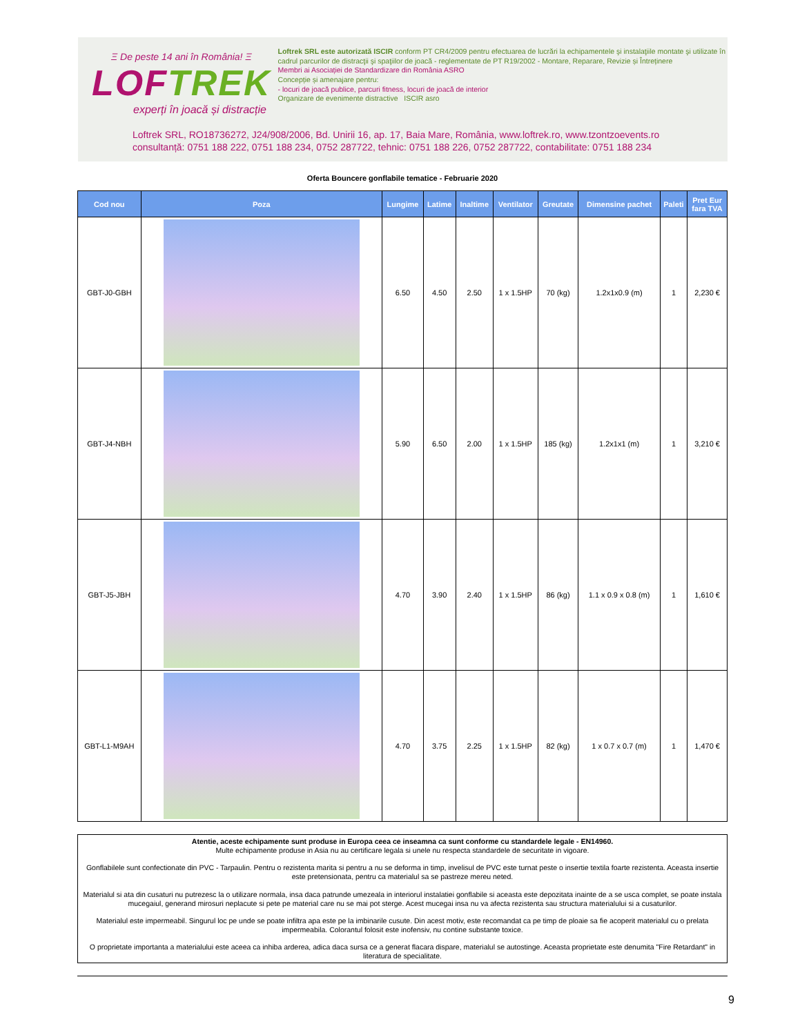Ξ De peste 14 ani în România! Ξ
LOFTREK
experți în joacă și distracție
Loftrek SRL este autorizată ISCIR conform PT CR4/2009 pentru efectuarea de lucrări la echipamentele şi instalaţiile montate şi utilizate în cadrul parcurilor de distracţii şi spaţiilor de joacă - reglementate de PT R19/2002 - Montare, Reparare, Revizie și Întreținere
Membri ai Asociației de Standardizare din România ASRO
Concepție și amenajare pentru:
- locuri de joacă publice, parcuri fitness, locuri de joacă de interior
Organizare de evenimente distractive ISCIR asro
Loftrek SRL, RO18736272, J24/908/2006, Bd. Unirii 16, ap. 17, Baia Mare, România, www.loftrek.ro, www.tzontzoevents.ro
consultanță: 0751 188 222, 0751 188 234, 0752 287722, tehnic: 0751 188 226, 0752 287722, contabilitate: 0751 188 234
Oferta Bouncere gonflabile tematice - Februarie 2020
| Cod nou | Poza | Lungime | Latime | Inaltime | Ventilator | Greutate | Dimensine pachet | Paleti | Pret Eur fara TVA |
| --- | --- | --- | --- | --- | --- | --- | --- | --- | --- |
| GBT-J0-GBH | | 6.50 | 4.50 | 2.50 | 1 x 1.5HP | 70 (kg) | 1.2x1x0.9 (m) | 1 | 2,230 € |
| GBT-J4-NBH | | 5.90 | 6.50 | 2.00 | 1 x 1.5HP | 185 (kg) | 1.2x1x1 (m) | 1 | 3,210 € |
| GBT-J5-JBH | | 4.70 | 3.90 | 2.40 | 1 x 1.5HP | 86 (kg) | 1.1 x 0.9 x 0.8 (m) | 1 | 1,610 € |
| GBT-L1-M9AH | | 4.70 | 3.75 | 2.25 | 1 x 1.5HP | 82 (kg) | 1 x 0.7 x 0.7 (m) | 1 | 1,470 € |
Atentie, aceste echipamente sunt produse in Europa ceea ce inseamna ca sunt conforme cu standardele legale - EN14960.
Multe echipamente produse in Asia nu au certificare legala si unele nu respecta standardele de securitate in vigoare.
Gonflabilele sunt confectionate din PVC - Tarpaulin. Pentru o rezistenta marita si pentru a nu se deforma in timp, invelisul de PVC este turnat peste o insertie textila foarte rezistenta. Aceasta insertie este pretensionata, pentru ca materialul sa se pastreze mereu neted.
Materialul si ata din cusaturi nu putrezesc la o utilizare normala, insa daca patrunde umezeala in interiorul instalatiei gonflabile si aceasta este depozitata inainte de a se usca complet, se poate instala mucegaiul, generand mirosuri neplacute si pete pe material care nu se mai pot sterge. Acest mucegai insa nu va afecta rezistenta sau structura materialului si a cusaturilor.
Materialul este impermeabil. Singurul loc pe unde se poate infiltra apa este pe la imbinarile cusute. Din acest motiv, este recomandat ca pe timp de ploaie sa fie acoperit materialul cu o prelata impermeabila. Colorantul folosit este inofensiv, nu contine substante toxice.
O proprietate importanta a materialului este aceea ca inhiba arderea, adica daca sursa ce a generat flacara dispare, materialul se autostinge. Aceasta proprietate este denumita "Fire Retardant" in literatura de specialitate.
9